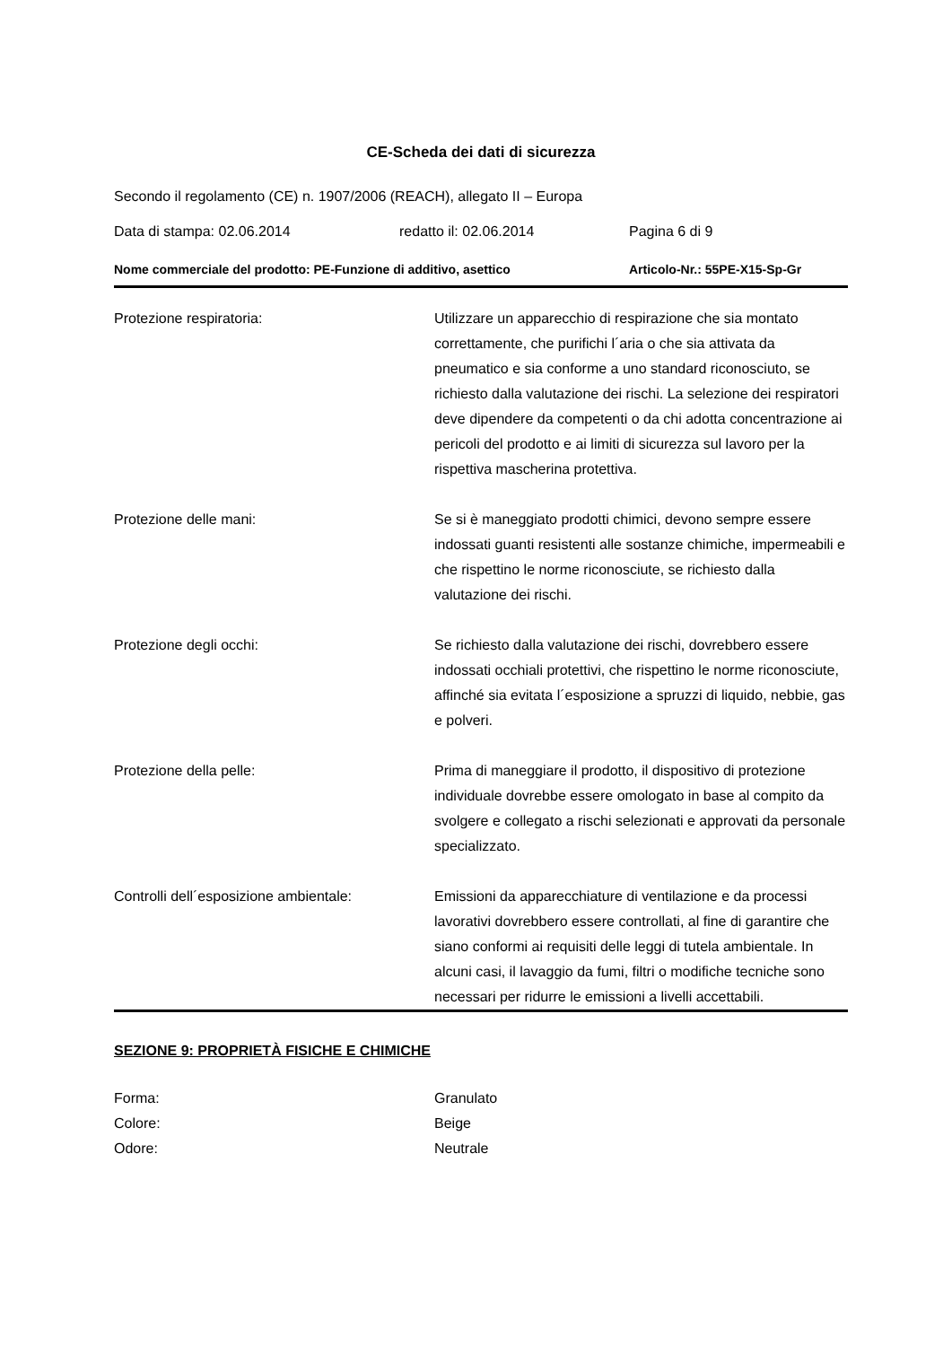CE-Scheda dei dati di sicurezza
Secondo il regolamento (CE) n. 1907/2006 (REACH), allegato II – Europa
Data di stampa: 02.06.2014 redatto il: 02.06.2014 Pagina 6 di 9
Nome commerciale del prodotto: PE-Funzione di additivo, asettico Articolo-Nr.: 55PE-X15-Sp-Gr
Protezione respiratoria: Utilizzare un apparecchio di respirazione che sia montato correttamente, che purifichi l´aria o che sia attivata da pneumatico e sia conforme a uno standard riconosciuto, se richiesto dalla valutazione dei rischi. La selezione dei respiratori deve dipendere da competenti o da chi adotta concentrazione ai pericoli del prodotto e ai limiti di sicurezza sul lavoro per la rispettiva mascherina protettiva.
Protezione delle mani: Se si è maneggiato prodotti chimici, devono sempre essere indossati guanti resistenti alle sostanze chimiche, impermeabili e che rispettino le norme riconosciute, se richiesto dalla valutazione dei rischi.
Protezione degli occhi: Se richiesto dalla valutazione dei rischi, dovrebbero essere indossati occhiali protettivi, che rispettino le norme riconosciute, affinché sia evitata l´esposizione a spruzzi di liquido, nebbie, gas e polveri.
Protezione della pelle: Prima di maneggiare il prodotto, il dispositivo di protezione individuale dovrebbe essere omologato in base al compito da svolgere e collegato a rischi selezionati e approvati da personale specializzato.
Controlli dell´esposizione ambientale: Emissioni da apparecchiature di ventilazione e da processi lavorativi dovrebbero essere controllati, al fine di garantire che siano conformi ai requisiti delle leggi di tutela ambientale. In alcuni casi, il lavaggio da fumi, filtri o modifiche tecniche sono necessari per ridurre le emissioni a livelli accettabili.
SEZIONE 9: PROPRIETÀ FISICHE E CHIMICHE
Forma: Granulato
Colore: Beige
Odore: Neutrale